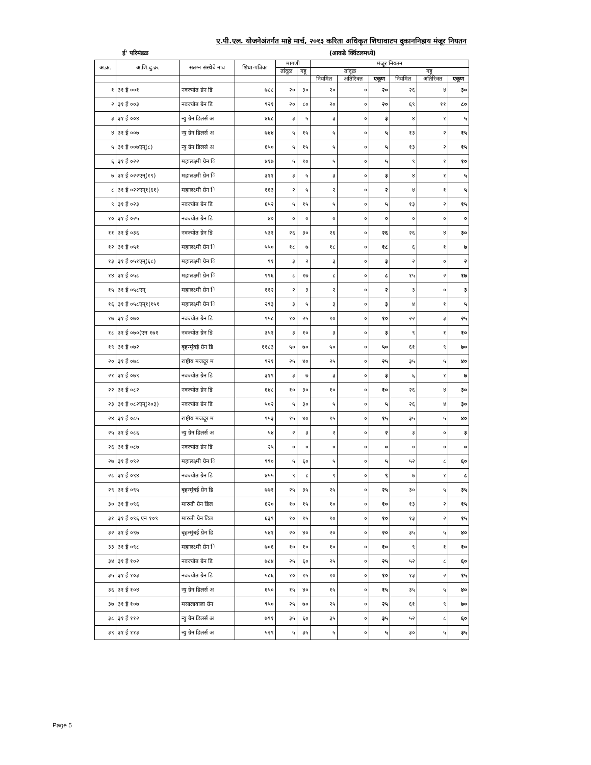ए.पी.एल. योजनेअंतर्गत माहे मार्च, २०१३ करिता अधिकृत शिधावाटप दुकाननिहाय मंजूर नियतन
ई' परिमंडळ (आकडे क्विंटलमध्ये)
| अ.क्र. | अ.शि.दु.क्र. | संलग्न संस्थेचे नाव | शिधा-पत्रिका | मागणी | | मंजूर नियतन | | | | | |
| --- | --- | --- | --- | --- | --- | --- | --- | --- | --- | --- | --- |
| | | | | तांदूळ | गहू | तांदूळ | | | गहू | | |
| | | | | | | नियमित | अतिरिक्त | एकूण | नियमित | अतिरिक्त | एकूण |
| १ | ३१ ई ००१ | नवज्योत ग्रेन डि | ७८८ | २० | ३० | २० | ० | २० | २६ | ४ | ३० |
| २ | ३१ ई ००३ | नवज्योत ग्रेन डि | ९२१ | २० | ८० | २० | ० | २० | ६९ | ११ | ८० |
| ३ | ३१ ई ००४ | न्यु ग्रेन डिलर्स अ | ४६८ | ३ | ५ | ३ | ० | ३ | ४ | १ | ५ |
| ४ | ३१ ई ००७ | न्यु ग्रेन डिलर्स अ | ७४४ | ५ | १५ | ५ | ० | ५ | १३ | २ | १५ |
| ५ | ३१ ई ००७एन्(८) | न्यु ग्रेन डिलर्स अ | ६५० | ५ | १५ | ५ | ० | ५ | १३ | २ | १५ |
| ६ | ३१ ई ०२२ | महालक्ष्मी ग्रेन ि | ४१७ | ५ | १० | ५ | ० | ५ | ९ | १ | १० |
| ७ | ३१ ई ०२२एन्(१९) | महालक्ष्मी ग्रेन ि | ३११ | ३ | ५ | ३ | ० | ३ | ४ | १ | ५ |
| ८ | ३१ ई ०२२एन्१(६१) | महालक्ष्मी ग्रेन ि | १६३ | २ | ५ | २ | ० | २ | ४ | १ | ५ |
| ९ | ३१ ई ०२३ | नवज्योत ग्रेन डि | ६५२ | ५ | १५ | ५ | ० | ५ | १३ | २ | १५ |
| १० | ३१ ई ०२५ | नवज्योत ग्रेन डि | ४० | ० | ० | ० | ० | ० | ० | ० | ० |
| ११ | ३१ ई ०३६ | नवज्योत ग्रेन डि | ५३१ | २६ | ३० | २६ | ० | २६ | २६ | ४ | ३० |
| १२ | ३१ ई ०५१ | महालक्ष्मी ग्रेन ि | ५५० | १८ | ७ | १८ | ० | १८ | ६ | १ | ७ |
| १३ | ३१ ई ०५१एन्(६८) | महालक्ष्मी ग्रेन ि | ९१ | ३ | २ | ३ | ० | ३ | २ | ० | २ |
| १४ | ३१ ई ०५८ | महालक्ष्मी ग्रेन ि | ९९६ | ८ | १७ | ८ | ० | ८ | १५ | २ | १७ |
| १५ | ३१ ई ०५८एन् | महालक्ष्मी ग्रेन ि | ११२ | २ | ३ | २ | ० | २ | ३ | ० | ३ |
| १६ | ३१ ई ०५८एन्१(१५१ | महालक्ष्मी ग्रेन ि | २९३ | ३ | ५ | ३ | ० | ३ | ४ | १ | ५ |
| १७ | ३१ ई ०७० | नवज्योत ग्रेन डि | ९५८ | १० | २५ | १० | ० | १० | २२ | ३ | २५ |
| १८ | ३१ ई ०७०(एन १७१ | नवज्योत ग्रेन डि | ३५१ | ३ | १० | ३ | ० | ३ | ९ | १ | १० |
| १९ | ३१ ई ०७२ | बृहन्मुंबई ग्रेन डि | ११८३ | ५० | ७० | ५० | ० | ५० | ६१ | ९ | ७० |
| २० | ३१ ई ०७८ | राष्ट्रीय मजदूर म | ९२१ | २५ | ४० | २५ | ० | २५ | ३५ | ५ | ४० |
| २१ | ३१ ई ०७९ | नवज्योत ग्रेन डि | ३१९ | ३ | ७ | ३ | ० | ३ | ६ | १ | ७ |
| २२ | ३१ ई ०८२ | नवज्योत ग्रेन डि | ६४८ | १० | ३० | १० | ० | १० | २६ | ४ | ३० |
| २३ | ३१ ई ०८२एन्(२०३) | नवज्योत ग्रेन डि | ५०२ | ५ | ३० | ५ | ० | ५ | २६ | ४ | ३० |
| २४ | ३१ ई ०८५ | राष्ट्रीय मजदूर म | ९५३ | १५ | ४० | १५ | ० | १५ | ३५ | ५ | ४० |
| २५ | ३१ ई ०८६ | न्यु ग्रेन डिलर्स अ | ५४ | २ | ३ | २ | ० | २ | ३ | ० | ३ |
| २६ | ३१ ई ०८७ | नवज्योत ग्रेन डि | २५ | ० | ० | ० | ० | ० | ० | ० | ० |
| २७ | ३१ ई ०९२ | महालक्ष्मी ग्रेन ि | ९९० | ५ | ६० | ५ | ० | ५ | ५२ | ८ | ६० |
| २८ | ३१ ई ०९४ | नवज्योत ग्रेन डि | ४५५ | ९ | ८ | ९ | ० | ९ | ७ | १ | ८ |
| २९ | ३१ ई ०९५ | बृहन्मुंबई ग्रेन डि | ७७१ | २५ | ३५ | २५ | ० | २५ | ३० | ५ | ३५ |
| ३० | ३१ ई ०९६ | मारुती ग्रेन डिल | ६२० | १० | १५ | १० | ० | १० | १३ | २ | १५ |
| ३१ | ३१ ई ०९६ एन १०९ | मारुती ग्रेन डिल | ६३९ | १० | १५ | १० | ० | १० | १३ | २ | १५ |
| ३२ | ३१ ई ०९७ | बृहन्मुंबई ग्रेन डि | ५४१ | २० | ४० | २० | ० | २० | ३५ | ५ | ४० |
| ३३ | ३१ ई ०९८ | महालक्ष्मी ग्रेन ि | ७०६ | १० | १० | १० | ० | १० | ९ | १ | १० |
| ३४ | ३१ ई १०२ | नवज्योत ग्रेन डि | ७८४ | २५ | ६० | २५ | ० | २५ | ५२ | ८ | ६० |
| ३५ | ३१ ई १०३ | नवज्योत ग्रेन डि | ५८६ | १० | १५ | १० | ० | १० | १३ | २ | १५ |
| ३६ | ३१ ई १०४ | न्यु ग्रेन डिलर्स अ | ६५० | १५ | ४० | १५ | ० | १५ | ३५ | ५ | ४० |
| ३७ | ३१ ई १०७ | मसालावाला ग्रेन | ९५० | २५ | ७० | २५ | ० | २५ | ६१ | ९ | ७० |
| ३८ | ३१ ई ११२ | न्यु ग्रेन डिलर्स अ | ७९१ | ३५ | ६० | ३५ | ० | ३५ | ५२ | ८ | ६० |
| ३९ | ३१ ई ११३ | न्यु ग्रेन डिलर्स अ | ५२९ | ५ | ३५ | ५ | ० | ५ | ३० | ५ | ३५ |
Page 5